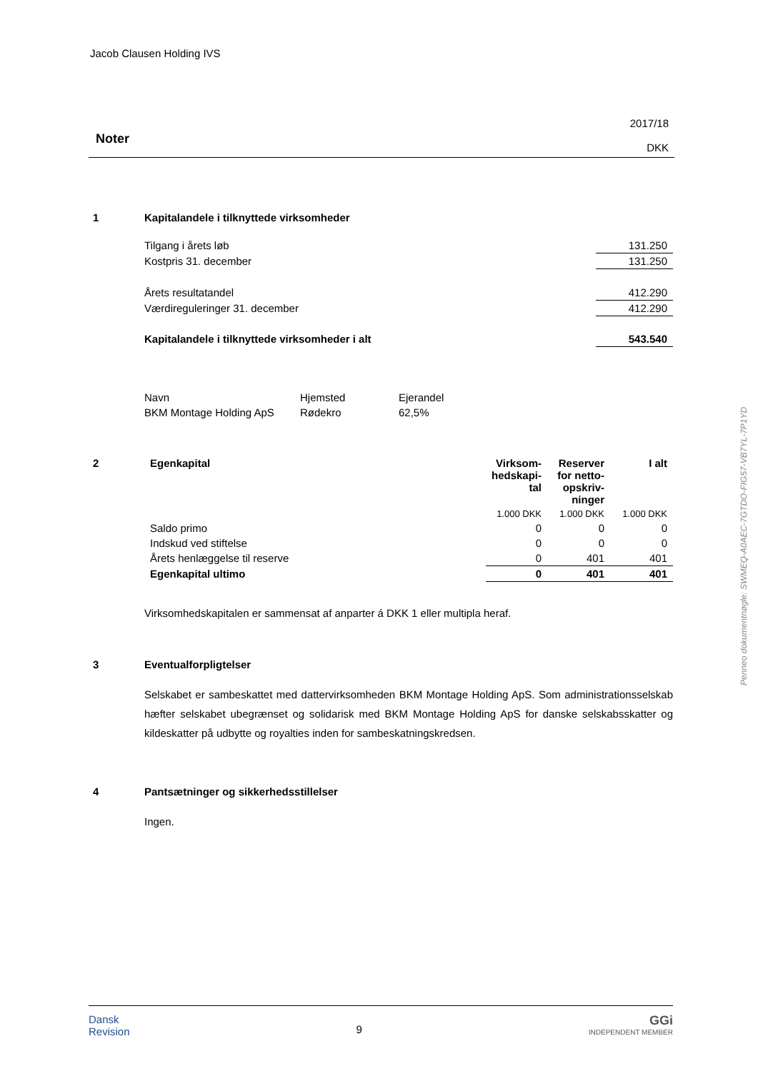Jacob Clausen Holding IVS
Noter
2017/18
DKK
1 Kapitalandele i tilknyttede virksomheder
| Tilgang i årets løb | 131.250 |
| Kostpris 31. december | 131.250 |
| Årets resultatandel | 412.290 |
| Værdireguleringer 31. december | 412.290 |
| Kapitalandele i tilknyttede virksomheder i alt | 543.540 |
| Navn | Hjemsted | Ejerandel |
| BKM Montage Holding ApS | Rødekro | 62,5% |
| 2 | Egenkapital | Virksom- hedskapi- tal | Reserver for netto- opskriv- ninger | I alt |
| | | 1.000 DKK | 1.000 DKK | 1.000 DKK |
| | Saldo primo | 0 | 0 | 0 |
| | Indskud ved stiftelse | 0 | 0 | 0 |
| | Årets henlæggelse til reserve | 0 | 401 | 401 |
| | Egenkapital ultimo | 0 | 401 | 401 |
Virksomhedskapitalen er sammensat af anparter á DKK 1 eller multipla heraf.
3 Eventualforpligtelser
Selskabet er sambeskattet med dattervirksomheden BKM Montage Holding ApS. Som administrationsselskab hæfter selskabet ubegrænset og solidarisk med BKM Montage Holding ApS for danske selskabsskatter og kildeskatter på udbytte og royalties inden for sambeskatningskredsen.
4 Pantsætninger og sikkerhedsstillelser
Ingen.
Penneo dokumentnøgle: SWMEQ-A0AEC-7GTDO-FIG57-VB7YL-7P1YD
Dansk
Revision 9 GGi
INDEPENDENT MEMBER